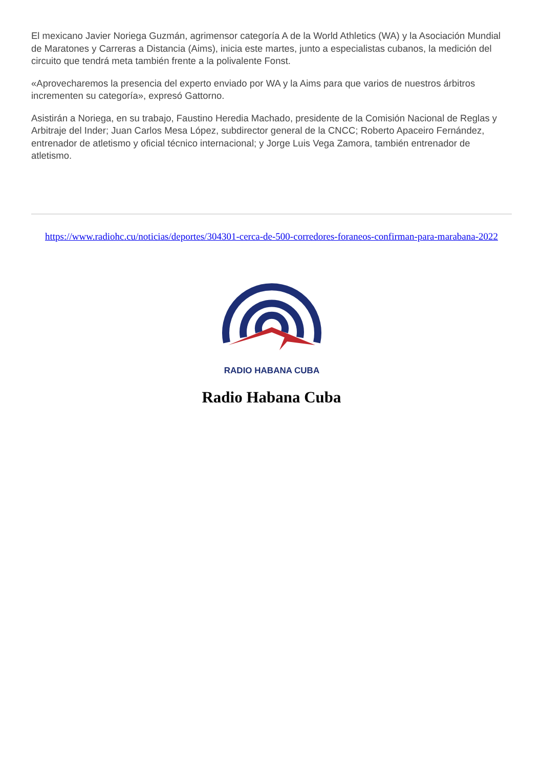El mexicano Javier Noriega Guzmán, agrimensor categoría A de la World Athletics (WA) y la Asociación Mundial de Maratones y Carreras a Distancia (Aims), inicia este martes, junto a especialistas cubanos, la medición del circuito que tendrá meta también frente a la polivalente Fonst.
«Aprovecharemos la presencia del experto enviado por WA y la Aims para que varios de nuestros árbitros incrementen su categoría», expresó Gattorno.
Asistirán a Noriega, en su trabajo, Faustino Heredia Machado, presidente de la Comisión Nacional de Reglas y Arbitraje del Inder; Juan Carlos Mesa López, subdirector general de la CNCC; Roberto Apaceiro Fernández, entrenador de atletismo y oficial técnico internacional; y Jorge Luis Vega Zamora, también entrenador de atletismo.
https://www.radiohc.cu/noticias/deportes/304301-cerca-de-500-corredores-foraneos-confirman-para-marabana-2022
RADIO HABANA CUBA
Radio Habana Cuba